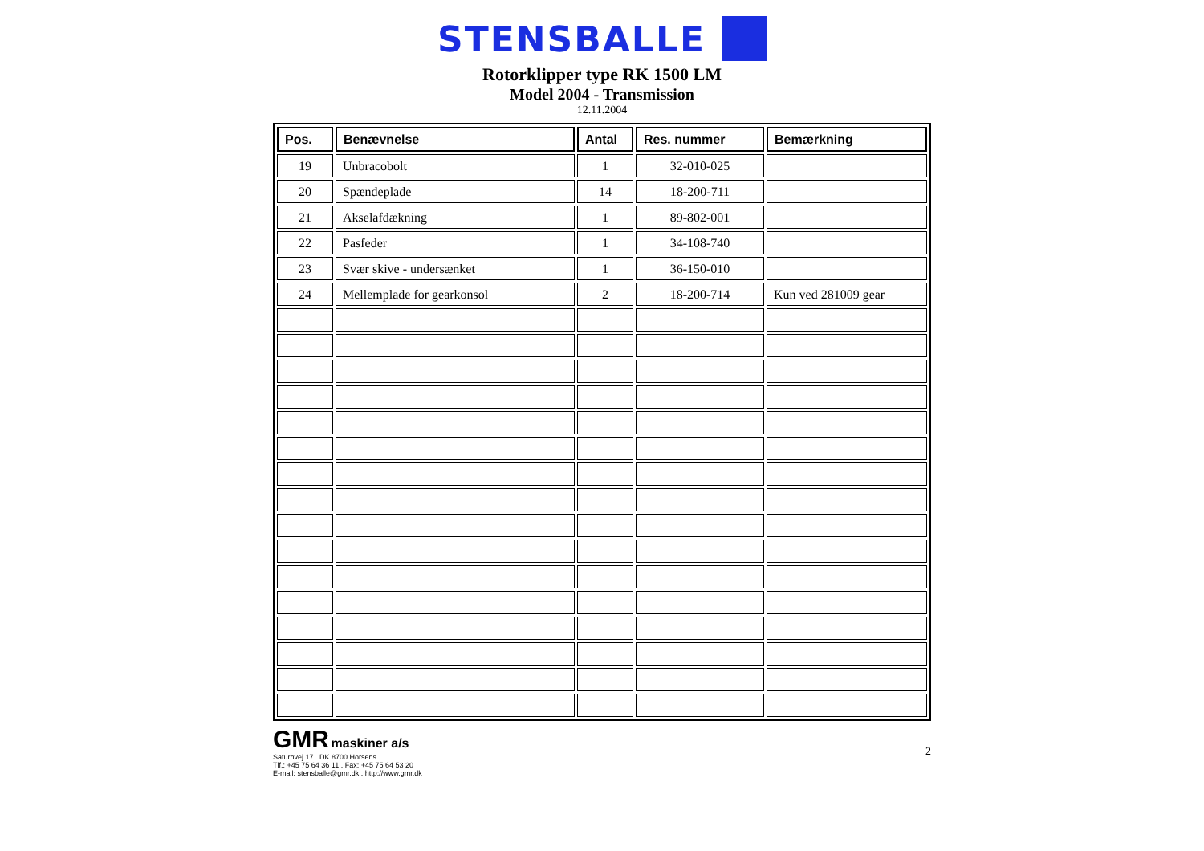STENSBALLE
Rotorklipper type RK 1500 LM
Model 2004 - Transmission
12.11.2004
| Pos. | Benævnelse | Antal | Res. nummer | Bemærkning |
| --- | --- | --- | --- | --- |
| 19 | Unbracobolt | 1 | 32-010-025 | |
| 20 | Spændeplade | 14 | 18-200-711 | |
| 21 | Akselafdækning | 1 | 89-802-001 | |
| 22 | Pasfeder | 1 | 34-108-740 | |
| 23 | Svær skive - undersænket | 1 | 36-150-010 | |
| 24 | Mellemplade for gearkonsol | 2 | 18-200-714 | Kun ved 281009 gear |
GMR maskiner a/s
Saturnvej 17 . DK 8700 Horsens
Tlf.: +45 75 64 36 11 . Fax: +45 75 64 53 20
E-mail: stensballe@gmr.dk . http://www.gmr.dk
2